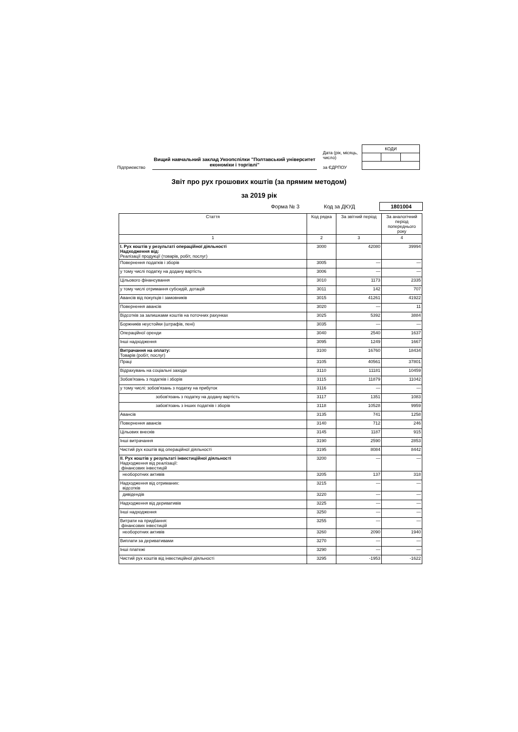Підприємство
Вищий навчальний заклад Укоопспілки "Полтавський університет економіки і торгівлі"
Дата (рік, місяць, число)
за ЄДРПОУ
| КОДИ | | |
Звіт про рух грошових коштів (за прямим методом)
за 2019 рік
Форма № 3 Код за ДКУД 1801004
| Стаття | Код рядка | За звітний період | За аналогічний період попереднього року |
| --- | --- | --- | --- |
| 1 | 2 | 3 | 4 |
| I. Рух коштів у результаті операційної діяльності Надходження від: Реалізації продукції (товарів, робіт, послуг) | 3000 | 42080 | 39994 |
| Повернення податків і зборів | 3005 | — | — |
| у тому числі податку на додану вартість | 3006 | — | — |
| Цільового фінансування | 3010 | 1173 | 2335 |
| у тому числі отримання субсидій, дотацій | 3011 | 142 | 707 |
| Авансів від покупців і замовників | 3015 | 41261 | 41922 |
| Повернення авансів | 3020 | — | 11 |
| Відсотків за залишками коштів на поточних рахунках | 3025 | 5392 | 3884 |
| Боржників неустойки (штрафів, пені) | 3035 | — | — |
| Операційної оренди | 3040 | 2540 | 1637 |
| Інші надходження | 3095 | 1249 | 1667 |
| Витрачання на оплату: Товарів (робіт, послуг) | 3100 | 16760 | 18434 |
| Праці | 3105 | 40561 | 37801 |
| Відрахувань на соціальні заходи | 3110 | 11181 | 10459 |
| Зобов'язань з податків і зборів | 3115 | 11879 | 11042 |
| у тому числі: зобов'язань з податку на прибуток | 3116 | — | — |
| зобов'язань з податку на додану вартість | 3117 | 1351 | 1083 |
| забов'язань з інших податків і зборів | 3118 | 10528 | 9959 |
| Авансів | 3135 | 741 | 1258 |
| Повернення авансів | 3140 | 712 | 246 |
| Цільових внесків | 3145 | 1187 | 915 |
| Інші витрачання | 3190 | 2590 | 2853 |
| Чистий рух коштів від операційної діяльності | 3195 | 8084 | 8442 |
| II. Рух коштів у результаті інвестиційної діяльності Надходження від реалізації: фінансових інвестицій | 3200 | — | — |
| необоротних активів | 3205 | 137 | 318 |
| Надходження від отриманих: відсотків | 3215 | — | — |
| дивідендів | 3220 | — | — |
| Надходження від деривативів | 3225 | — | — |
| Інші надходження | 3250 | — | — |
| Витрати на придбання: фінансових інвестицій | 3255 | — | — |
| необоротних активів | 3260 | 2090 | 1940 |
| Виплати за деривативами | 3270 | — | — |
| Інші платежі | 3290 | — | — |
| Чистий рух коштів від інвестиційної діяльності | 3295 | -1953 | -1622 |